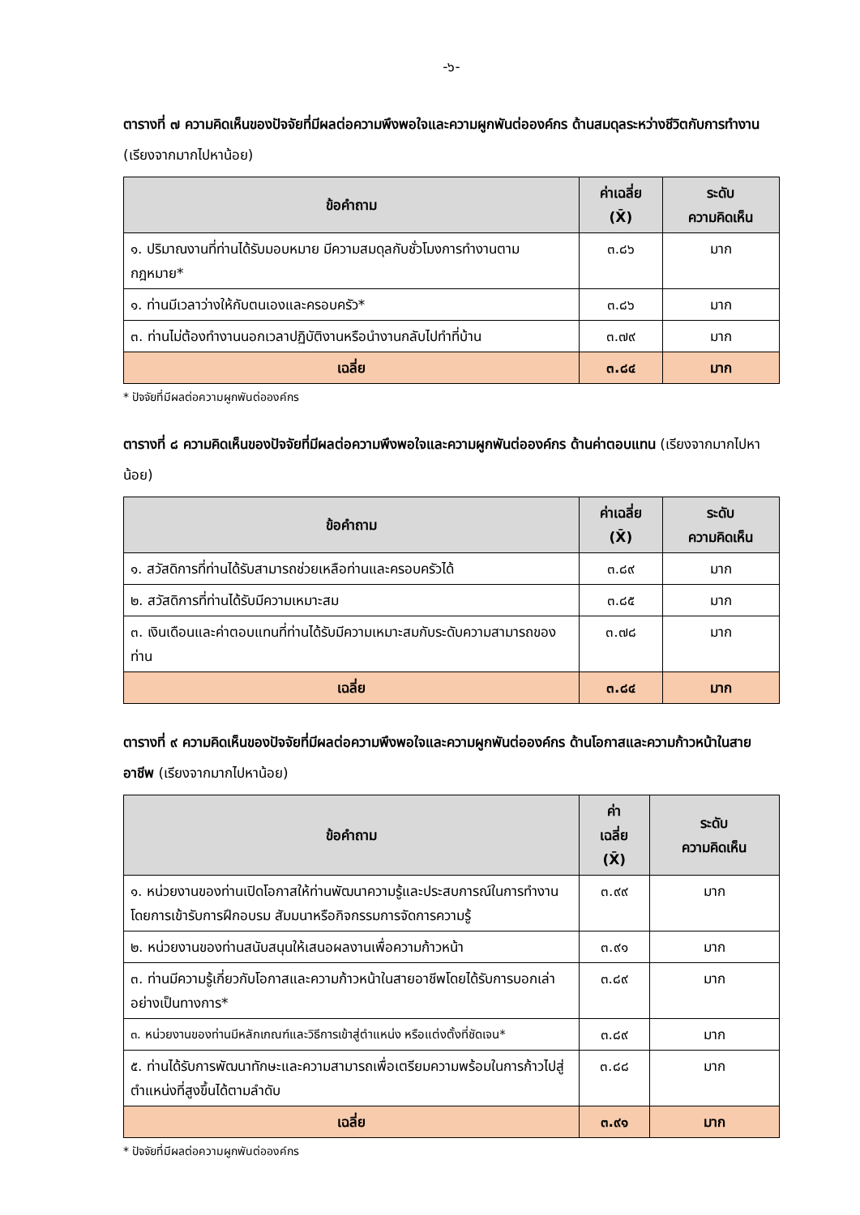-๖-
ตารางที่ ๗ ความคิดเห็นของปัจจัยที่มีผลต่อความพึงพอใจและความผูกพันต่อองค์กร ด้านสมดุลระหว่างชีวิตกับการทำงาน (เรียงจากมากไปหาน้อย)
| ข้อคำถาม | ค่าเฉลี่ย (X̄) | ระดับ ความคิดเห็น |
| --- | --- | --- |
| ๑. ปริมาณงานที่ท่านได้รับมอบหมาย มีความสมดุลกับชั่วโมงการทำงานตามกฎหมาย* | ๓.๘๖ | มาก |
| ๑. ท่านมีเวลาว่างให้กับตนเองและครอบครัว* | ๓.๘๖ | มาก |
| ๓. ท่านไม่ต้องทำงานนอกเวลาปฏิบัติงานหรือนำงานกลับไปทำที่บ้าน | ๓.๗๙ | มาก |
| เฉลี่ย | ๓.๘๔ | มาก |
* ปัจจัยที่มีผลต่อความผูกพันต่อองค์กร
ตารางที่ ๘ ความคิดเห็นของปัจจัยที่มีผลต่อความพึงพอใจและความผูกพันต่อองค์กร ด้านค่าตอบแทน (เรียงจากมากไปหาน้อย)
| ข้อคำถาม | ค่าเฉลี่ย (X̄) | ระดับ ความคิดเห็น |
| --- | --- | --- |
| ๑. สวัสดิการที่ท่านได้รับสามารถช่วยเหลือท่านและครอบครัวได้ | ๓.๘๙ | มาก |
| ๒. สวัสดิการที่ท่านได้รับมีความเหมาะสม | ๓.๘๕ | มาก |
| ๓. เงินเดือนและค่าตอบแทนที่ท่านได้รับมีความเหมาะสมกับระดับความสามารถของท่าน | ๓.๗๘ | มาก |
| เฉลี่ย | ๓.๘๔ | มาก |
ตารางที่ ๙ ความคิดเห็นของปัจจัยที่มีผลต่อความพึงพอใจและความผูกพันต่อองค์กร ด้านโอกาสและความก้าวหน้าในสายอาชีพ (เรียงจากมากไปหาน้อย)
| ข้อคำถาม | ค่า เฉลี่ย (X̄) | ระดับ ความคิดเห็น |
| --- | --- | --- |
| ๑. หน่วยงานของท่านเปิดโอกาสให้ท่านพัฒนาความรู้และประสบการณ์ในการทำงานโดยการเข้ารับการฝึกอบรม สัมมนาหรือกิจกรรมการจัดการความรู้ | ๓.๙๙ | มาก |
| ๒. หน่วยงานของท่านสนับสนุนให้เสนอผลงานเพื่อความก้าวหน้า | ๓.๙๑ | มาก |
| ๓. ท่านมีความรู้เกี่ยวกับโอกาสและความก้าวหน้าในสายอาชีพโดยได้รับการบอกเล่าอย่างเป็นทางการ* | ๓.๘๙ | มาก |
| ๓. หน่วยงานของท่านมีหลักเกณฑ์และวิธีการเข้าสู่ตำแหน่ง หรือแต่งตั้งที่ชัดเจน* | ๓.๘๙ | มาก |
| ๕. ท่านได้รับการพัฒนาทักษะและความสามารถเพื่อเตรียมความพร้อมในการก้าวไปสู่ตำแหน่งที่สูงขึ้นได้ตามลำดับ | ๓.๘๘ | มาก |
| เฉลี่ย | ๓.๙๑ | มาก |
* ปัจจัยที่มีผลต่อความผูกพันต่อองค์กร